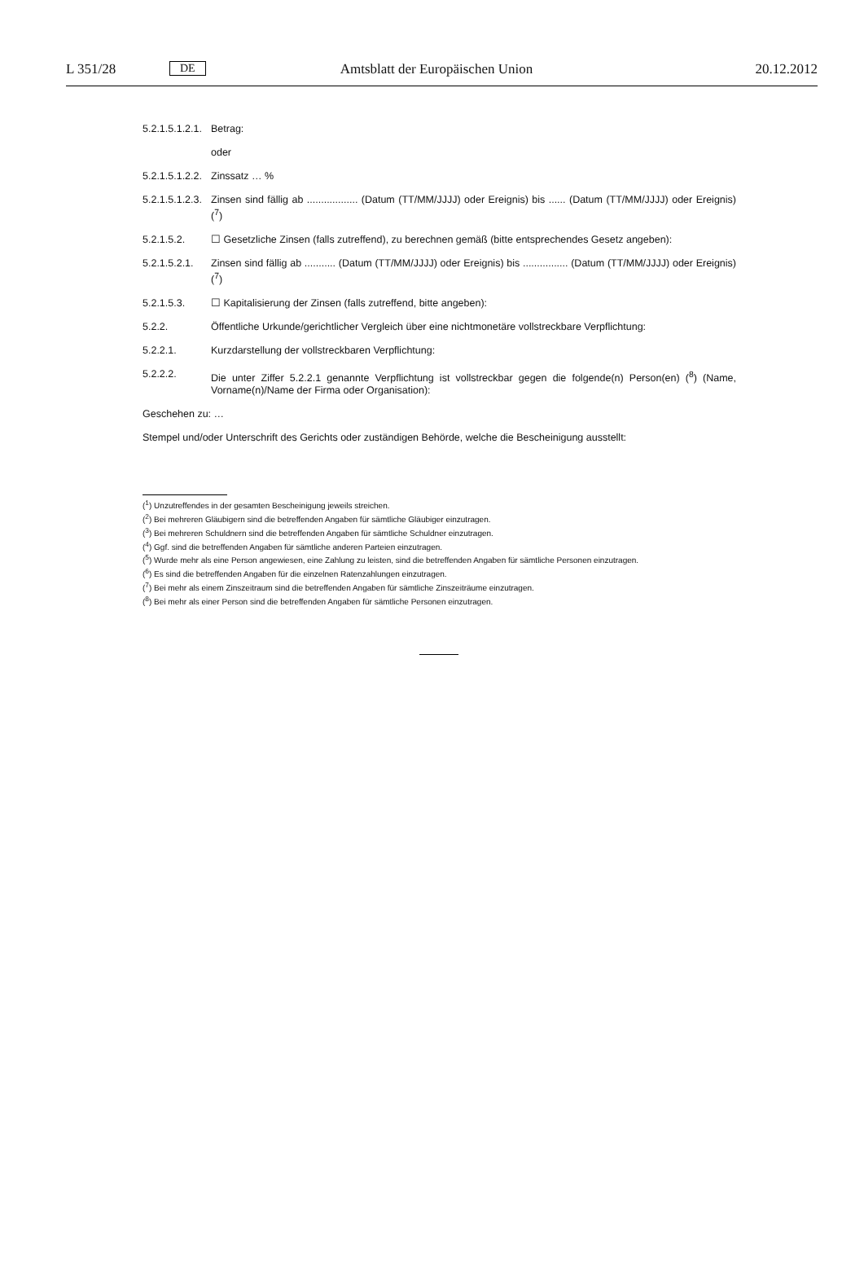L 351/28 DE Amtsblatt der Europäischen Union 20.12.2012
5.2.1.5.1.2.1. Betrag:
oder
5.2.1.5.1.2.2. Zinssatz … %
5.2.1.5.1.2.3. Zinsen sind fällig ab .................. (Datum (TT/MM/JJJJ) oder Ereignis) bis ...... (Datum (TT/MM/JJJJ) oder Ereignis) (<sup>7</sup>)
5.2.1.5.2. ☐ Gesetzliche Zinsen (falls zutreffend), zu berechnen gemäß (bitte entsprechendes Gesetz angeben):
5.2.1.5.2.1. Zinsen sind fällig ab ........... (Datum (TT/MM/JJJJ) oder Ereignis) bis ................ (Datum (TT/MM/JJJJ) oder Ereignis) (<sup>7</sup>)
5.2.1.5.3. ☐ Kapitalisierung der Zinsen (falls zutreffend, bitte angeben):
5.2.2. Öffentliche Urkunde/gerichtlicher Vergleich über eine nichtmonetäre vollstreckbare Verpflichtung:
5.2.2.1. Kurzdarstellung der vollstreckbaren Verpflichtung:
5.2.2.2. Die unter Ziffer 5.2.2.1 genannte Verpflichtung ist vollstreckbar gegen die folgende(n) Person(en) (<sup>8</sup>) (Name, Vorname(n)/Name der Firma oder Organisation):
Geschehen zu: …
Stempel und/oder Unterschrift des Gerichts oder zuständigen Behörde, welche die Bescheinigung ausstellt:
(<sup>1</sup>) Unzutreffendes in der gesamten Bescheinigung jeweils streichen.
(<sup>2</sup>) Bei mehreren Gläubigern sind die betreffenden Angaben für sämtliche Gläubiger einzutragen.
(<sup>3</sup>) Bei mehreren Schuldnern sind die betreffenden Angaben für sämtliche Schuldner einzutragen.
(<sup>4</sup>) Ggf. sind die betreffenden Angaben für sämtliche anderen Parteien einzutragen.
(<sup>5</sup>) Wurde mehr als eine Person angewiesen, eine Zahlung zu leisten, sind die betreffenden Angaben für sämtliche Personen einzutragen.
(<sup>6</sup>) Es sind die betreffenden Angaben für die einzelnen Ratenzahlungen einzutragen.
(<sup>7</sup>) Bei mehr als einem Zinszeitraum sind die betreffenden Angaben für sämtliche Zinszeiträume einzutragen.
(<sup>8</sup>) Bei mehr als einer Person sind die betreffenden Angaben für sämtliche Personen einzutragen.